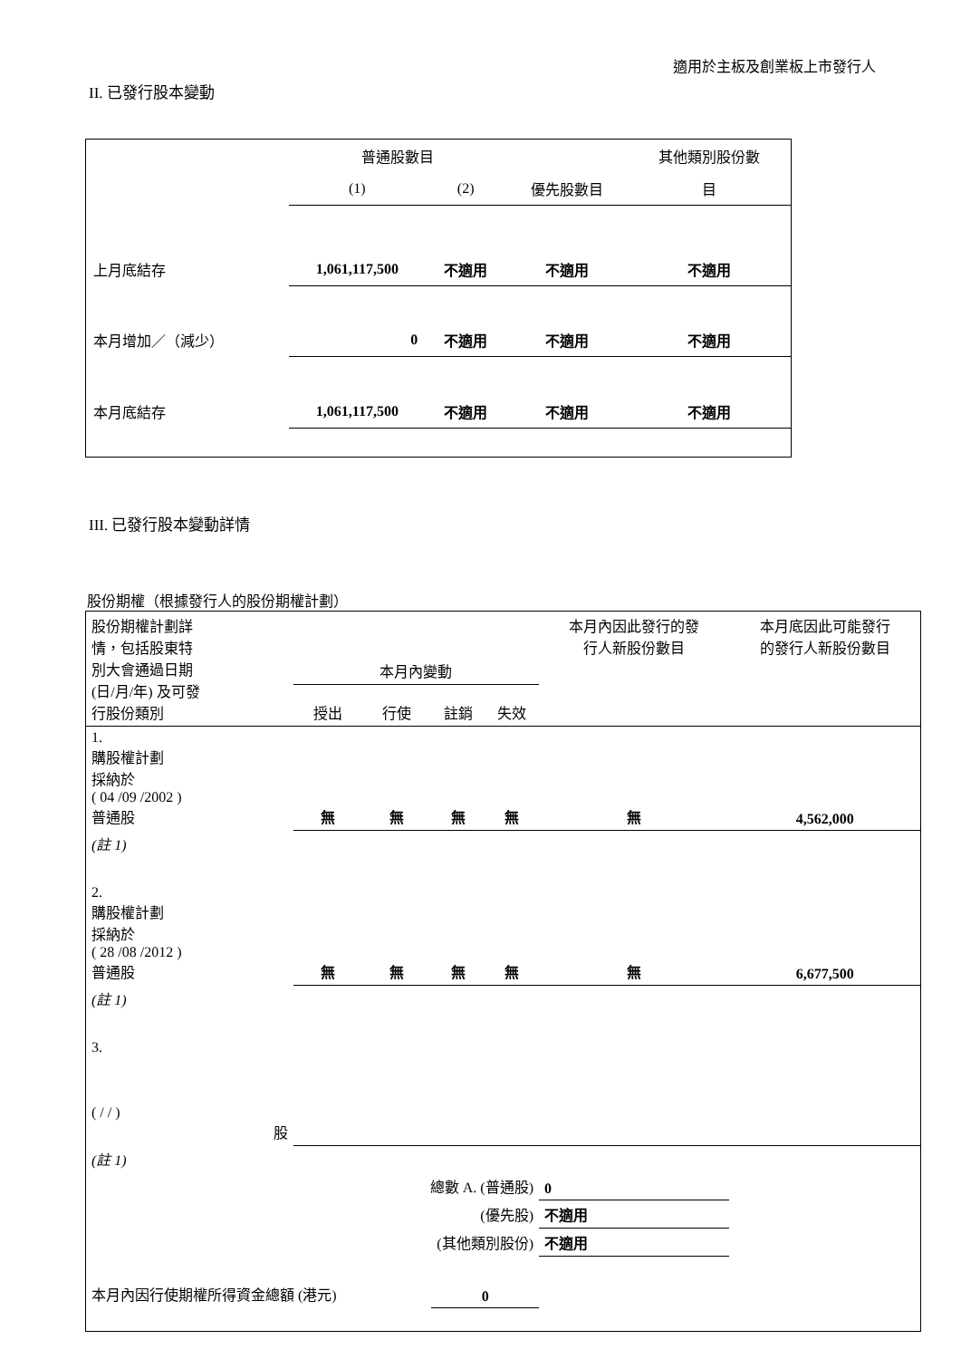適用於主板及創業板上市發行人
II. 已發行股本變動
| | 普通股數目 | | | 其他類別股份數 |
| | (1) | (2) | 優先股數目 | 目 |
| 上月底結存 | 1,061,117,500 | 不適用 | 不適用 | 不適用 |
| 本月增加／（減少） | 0 | 不適用 | 不適用 | 不適用 |
| 本月底結存 | 1,061,117,500 | 不適用 | 不適用 | 不適用 |
III. 已發行股本變動詳情
股份期權（根據發行人的股份期權計劃）
| 股份期權計劃詳 情，包括股東特 別大會通過日期 (日/月/年) 及可發 行股份類別 | 本月內變動 | | | | 本月內因此發行的發 行人新股份數目 | 本月底因此可能發行 的發行人新股份數目 |
| | 授出 | 行使 | 註銷 | 失效 | | |
| 1. 購股權計劃 採納於 ( 04 /09 /2002 ) 普通股 | 無 | 無 | 無 | 無 | 無 | 4,562,000 |
| (註 1) | | | | | | |
| 2. 購股權計劃 採納於 ( 28 /08 /2012 ) 普通股 | 無 | 無 | 無 | 無 | 無 | 6,677,500 |
| (註 1) | | | | | | |
| 3. ( / / ) 股 | | | | | | |
| (註 1) | | | | | | |
| 總數 A. (普通股) | | | | | 0 | |
| (優先股) | | | | | 不適用 | |
| (其他類別股份) | | | | | 不適用 | |
| 本月內因行使期權所得資金總額 (港元) | | | 0 | | | |